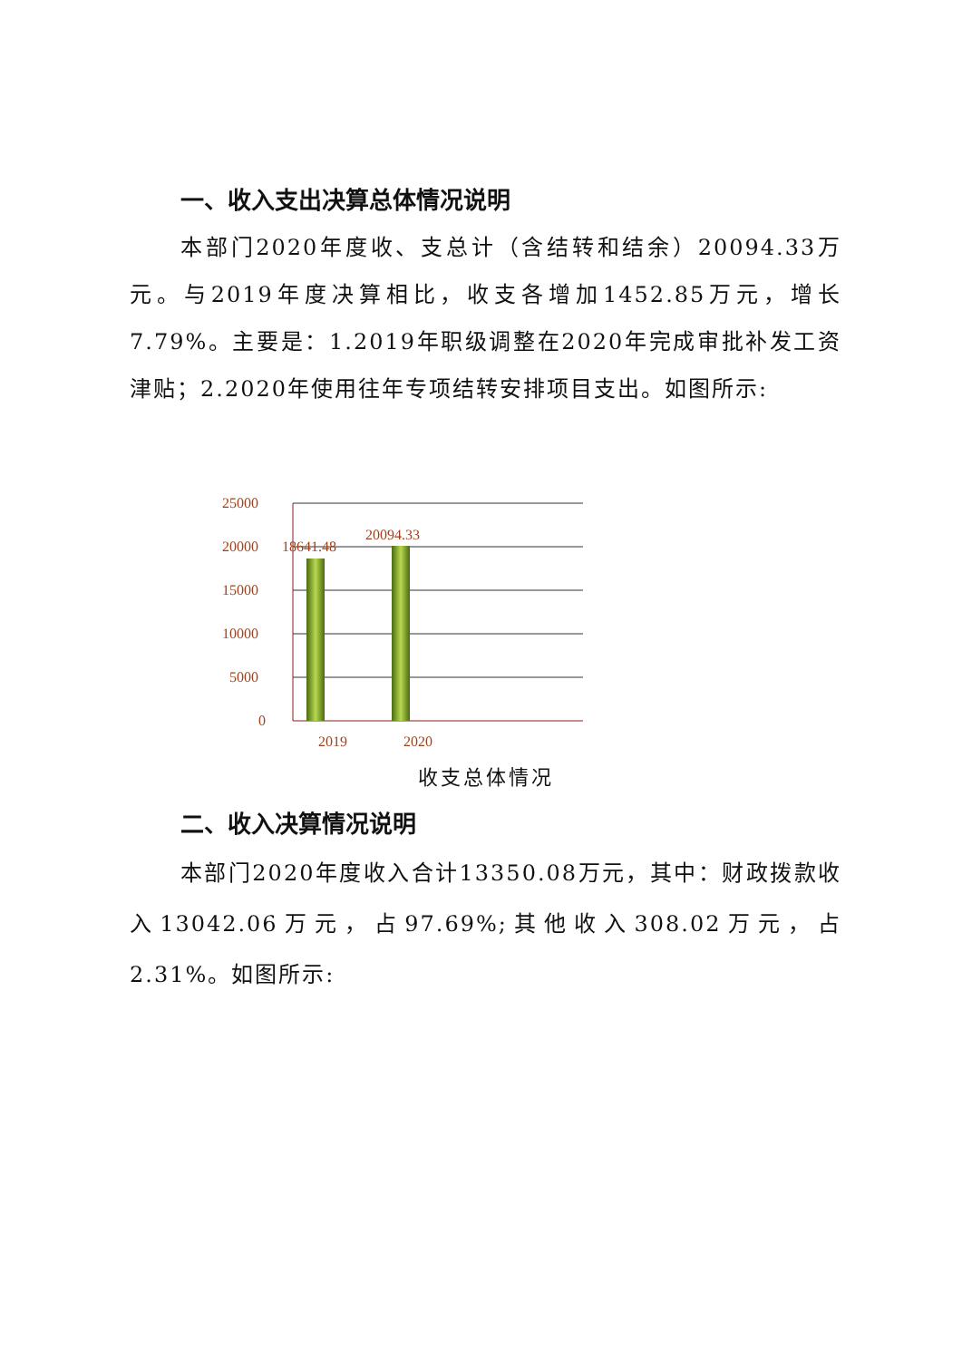一、收入支出决算总体情况说明
本部门2020年度收、支总计（含结转和结余）20094.33万元。与2019年度决算相比，收支各增加1452.85万元，增长7.79%。主要是：1.2019年职级调整在2020年完成审批补发工资津贴；2.2020年使用往年专项结转安排项目支出。如图所示:
25000
20000
15000
10000
5000
0
18641.48
20094.33
2019
2020
收支总体情况
二、收入决算情况说明
本部门2020年度收入合计13350.08万元，其中：财政拨款收入13042.06万元，占97.69%;其他收入308.02万元，占2.31%。如图所示: